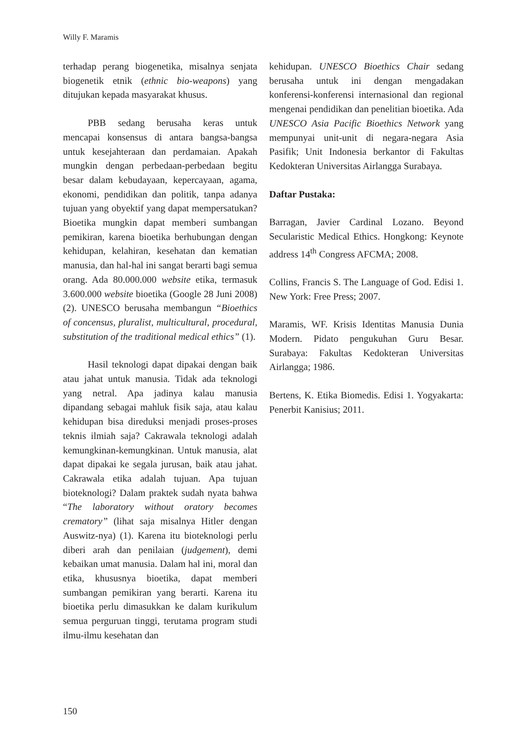Willy F. Maramis
terhadap perang biogenetika, misalnya senjata biogenetik etnik (ethnic bio-weapons) yang ditujukan kepada masyarakat khusus.
PBB sedang berusaha keras untuk mencapai konsensus di antara bangsa-bangsa untuk kesejahteraan dan perdamaian. Apakah mungkin dengan perbedaan-perbedaan begitu besar dalam kebudayaan, kepercayaan, agama, ekonomi, pendidikan dan politik, tanpa adanya tujuan yang obyektif yang dapat mempersatukan? Bioetika mungkin dapat memberi sumbangan pemikiran, karena bioetika berhubungan dengan kehidupan, kelahiran, kesehatan dan kematian manusia, dan hal-hal ini sangat berarti bagi semua orang. Ada 80.000.000 website etika, termasuk 3.600.000 website bioetika (Google 28 Juni 2008) (2). UNESCO berusaha membangun “Bioethics of concensus, pluralist, multicultural, procedural, substitution of the traditional medical ethics” (1).
Hasil teknologi dapat dipakai dengan baik atau jahat untuk manusia. Tidak ada teknologi yang netral. Apa jadinya kalau manusia dipandang sebagai mahluk fisik saja, atau kalau kehidupan bisa direduksi menjadi proses-proses teknis ilmiah saja? Cakrawala teknologi adalah kemungkinan-kemungkinan. Untuk manusia, alat dapat dipakai ke segala jurusan, baik atau jahat. Cakrawala etika adalah tujuan. Apa tujuan bioteknologi? Dalam praktek sudah nyata bahwa “The laboratory without oratory becomes crematory” (lihat saja misalnya Hitler dengan Auswitz-nya) (1). Karena itu bioteknologi perlu diberi arah dan penilaian (judgement), demi kebaikan umat manusia. Dalam hal ini, moral dan etika, khususnya bioetika, dapat memberi sumbangan pemikiran yang berarti. Karena itu bioetika perlu dimasukkan ke dalam kurikulum semua perguruan tinggi, terutama program studi ilmu-ilmu kesehatan dan
kehidupan. UNESCO Bioethics Chair sedang berusaha untuk ini dengan mengadakan konferensi-konferensi internasional dan regional mengenai pendidikan dan penelitian bioetika. Ada UNESCO Asia Pacific Bioethics Network yang mempunyai unit-unit di negara-negara Asia Pasifik; Unit Indonesia berkantor di Fakultas Kedokteran Universitas Airlangga Surabaya.
Daftar Pustaka:
Barragan, Javier Cardinal Lozano. Beyond Secularistic Medical Ethics. Hongkong: Keynote address 14<sup>th</sup> Congress AFCMA; 2008.
Collins, Francis S. The Language of God. Edisi 1. New York: Free Press; 2007.
Maramis, WF. Krisis Identitas Manusia Dunia Modern. Pidato pengukuhan Guru Besar. Surabaya: Fakultas Kedokteran Universitas Airlangga; 1986.
Bertens, K. Etika Biomedis. Edisi 1. Yogyakarta: Penerbit Kanisius; 2011.
150